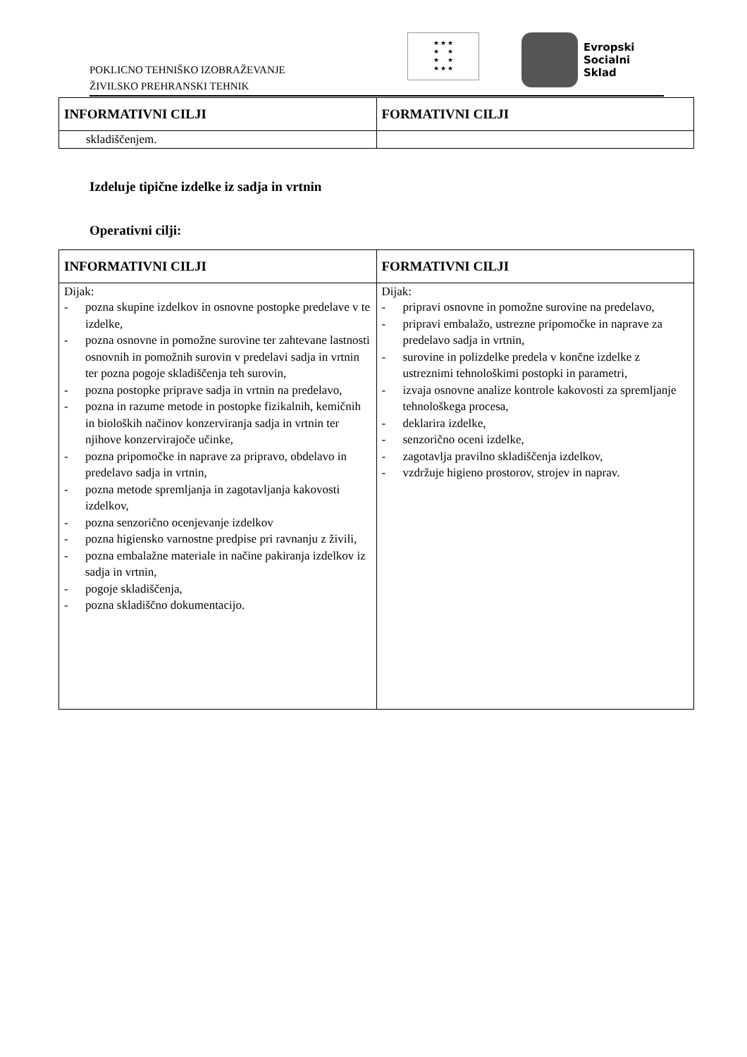POKLICNO TEHNIŠKO IZOBRAŽEVANJE
ŽIVILSKO PREHRANSKI TEHNIK
★ ★ ★
★ ★
★ ★
★ ★ ★
Evropski
Socialni
Sklad
| INFORMATIVNI CILJI | FORMATIVNI CILJI |
| --- | --- |
| skladiščenjem. | |
Izdeluje tipične izdelke iz sadja in vrtnin
Operativni cilji:
| INFORMATIVNI CILJI | FORMATIVNI CILJI |
| --- | --- |
| Dijak: - pozna skupine izdelkov in osnovne postopke predelave v te izdelke, - pozna osnovne in pomožne surovine ter zahtevane lastnosti osnovnih in pomožnih surovin v predelavi sadja in vrtnin ter pozna pogoje skladiščenja teh surovin, - pozna postopke priprave sadja in vrtnin na predelavo, - pozna in razume metode in postopke fizikalnih, kemičnih in bioloških načinov konzerviranja sadja in vrtnin ter njihove konzervirajoče učinke, - pozna pripomočke in naprave za pripravo, obdelavo in predelavo sadja in vrtnin, - pozna metode spremljanja in zagotavljanja kakovosti izdelkov, - pozna senzorično ocenjevanje izdelkov - pozna higiensko varnostne predpise pri ravnanju z živili, - pozna embalažne materiale in načine pakiranja izdelkov iz sadja in vrtnin, - pogoje skladiščenja, - pozna skladiščno dokumentacijo. | Dijak: - pripravi osnovne in pomožne surovine na predelavo, - pripravi embalažo, ustrezne pripomočke in naprave za predelavo sadja in vrtnin, - surovine in polizdelke predela v končne izdelke z ustreznimi tehnološkimi postopki in parametri, - izvaja osnovne analize kontrole kakovosti za spremljanje tehnološkega procesa, - deklarira izdelke, - senzorično oceni izdelke, - zagotavlja pravilno skladiščenja izdelkov, - vzdržuje higieno prostorov, strojev in naprav. |